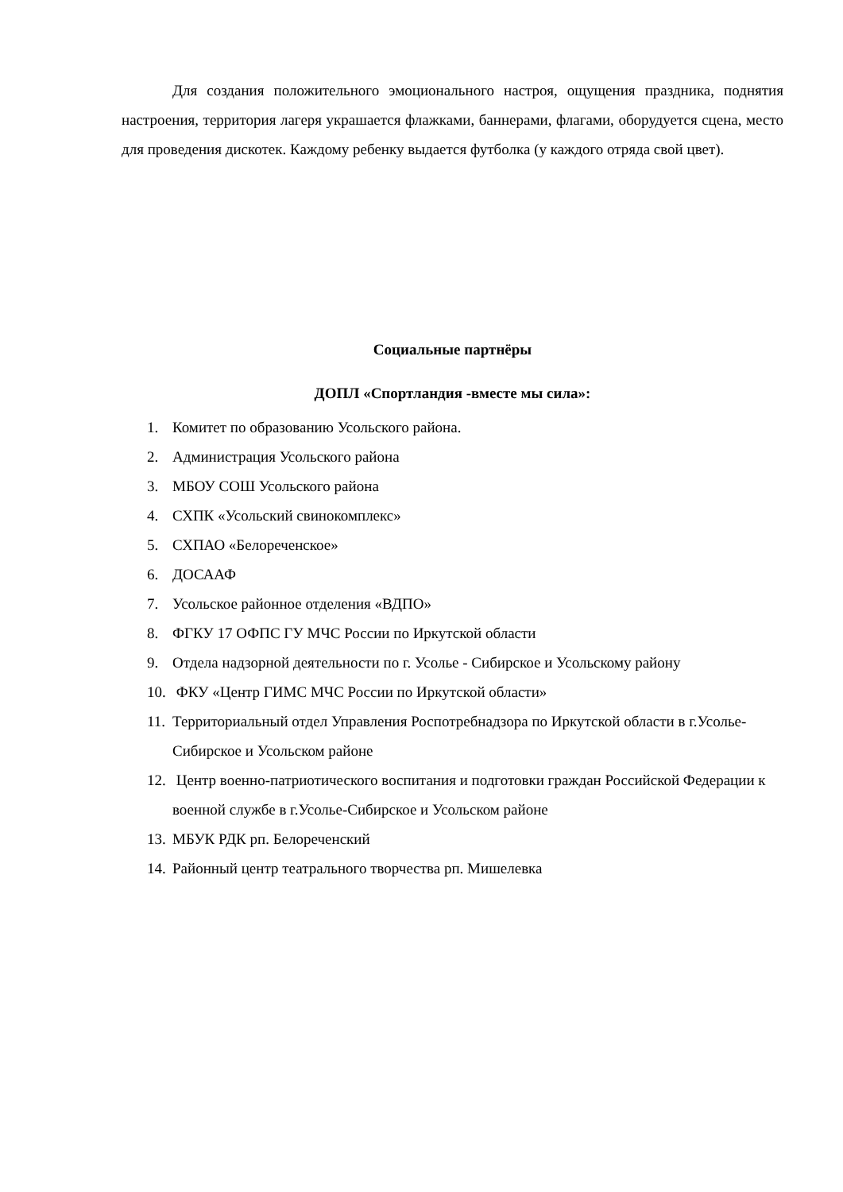Для создания положительного эмоционального настроя, ощущения праздника, поднятия настроения, территория лагеря украшается флажками, баннерами, флагами, оборудуется сцена, место для проведения дискотек. Каждому ребенку выдается футболка (у каждого отряда свой цвет).
Социальные партнёры
ДОПЛ «Спортландия -вместе мы сила»:
1. Комитет по образованию Усольского района.
2. Администрация Усольского района
3. МБОУ СОШ Усольского района
4. СХПК «Усольский свинокомплекс»
5. СХПАО «Белореченское»
6. ДОСААФ
7. Усольское районное отделения «ВДПО»
8. ФГКУ 17 ОФПС ГУ МЧС России по Иркутской области
9. Отдела надзорной деятельности по г. Усолье - Сибирское и Усольскому району
10. ФКУ «Центр ГИМС МЧС России по Иркутской области»
11. Территориальный отдел Управления Роспотребнадзора по Иркутской области в г.Усолье-Сибирское и Усольском районе
12. Центр военно-патриотического воспитания и подготовки граждан Российской Федерации к военной службе в г.Усолье-Сибирское и Усольском районе
13. МБУК РДК рп. Белореченский
14. Районный центр театрального творчества рп. Мишелевка